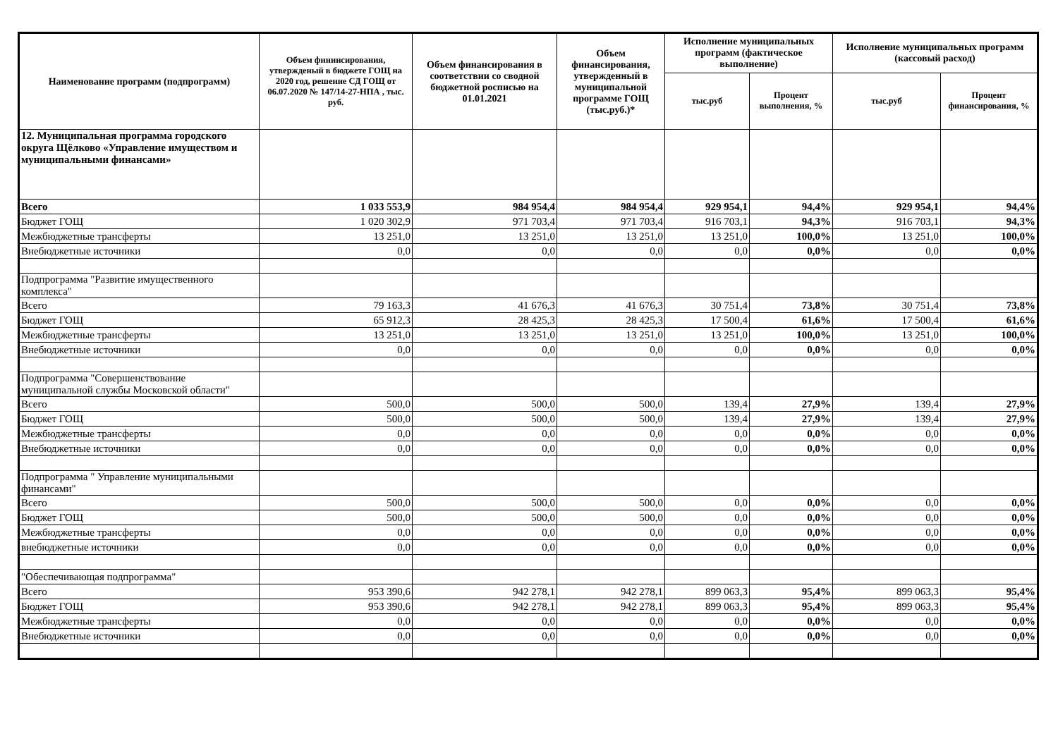| Наименование программ (подпрограмм) | Объем фининсирования, утвержденый в бюджете ГОЩ на 2020 год, решение СД ГОЩ от 06.07.2020 № 147/14-27-НПА , тыс. руб. | Объем финансирования в соответствии со сводной бюджетной росписью на 01.01.2021 | Объем финансирования, утвержденный в муниципальной программе ГОЩ (тыс.руб.)* | Исполнение муниципальных программ (фактическое выполнение) | | Исполнение муниципальных программ (кассовый расход) | |
| --- | --- | --- | --- | --- | --- | --- | --- |
| | | | | тыс.руб | Процент выполнения, % | тыс.руб | Процент финансирования, % |
| 12. Муниципальная программа городского округа Щёлково «Управление имуществом и муниципальными финансами» | | | | | | | |
| Всего | 1 033 553,9 | 984 954,4 | 984 954,4 | 929 954,1 | 94,4% | 929 954,1 | 94,4% |
| Бюджет ГОЩ | 1 020 302,9 | 971 703,4 | 971 703,4 | 916 703,1 | 94,3% | 916 703,1 | 94,3% |
| Межбюджетные трансферты | 13 251,0 | 13 251,0 | 13 251,0 | 13 251,0 | 100,0% | 13 251,0 | 100,0% |
| Внебюджетные источники | 0,0 | 0,0 | 0,0 | 0,0 | 0,0% | 0,0 | 0,0% |
| Подпрограмма "Развитие имущественного комплекса" | | | | | | | |
| Всего | 79 163,3 | 41 676,3 | 41 676,3 | 30 751,4 | 73,8% | 30 751,4 | 73,8% |
| Бюджет ГОЩ | 65 912,3 | 28 425,3 | 28 425,3 | 17 500,4 | 61,6% | 17 500,4 | 61,6% |
| Межбюджетные трансферты | 13 251,0 | 13 251,0 | 13 251,0 | 13 251,0 | 100,0% | 13 251,0 | 100,0% |
| Внебюджетные источники | 0,0 | 0,0 | 0,0 | 0,0 | 0,0% | 0,0 | 0,0% |
| Подпрограмма "Совершенствование муниципальной службы Московской области" | | | | | | | |
| Всего | 500,0 | 500,0 | 500,0 | 139,4 | 27,9% | 139,4 | 27,9% |
| Бюджет ГОЩ | 500,0 | 500,0 | 500,0 | 139,4 | 27,9% | 139,4 | 27,9% |
| Межбюджетные трансферты | 0,0 | 0,0 | 0,0 | 0,0 | 0,0% | 0,0 | 0,0% |
| Внебюджетные источники | 0,0 | 0,0 | 0,0 | 0,0 | 0,0% | 0,0 | 0,0% |
| Подпрограмма " Управление муниципальными финансами" | | | | | | | |
| Всего | 500,0 | 500,0 | 500,0 | 0,0 | 0,0% | 0,0 | 0,0% |
| Бюджет ГОЩ | 500,0 | 500,0 | 500,0 | 0,0 | 0,0% | 0,0 | 0,0% |
| Межбюджетные трансферты | 0,0 | 0,0 | 0,0 | 0,0 | 0,0% | 0,0 | 0,0% |
| внебюджетные источники | 0,0 | 0,0 | 0,0 | 0,0 | 0,0% | 0,0 | 0,0% |
| "Обеспечивающая подпрограмма" | | | | | | | |
| Всего | 953 390,6 | 942 278,1 | 942 278,1 | 899 063,3 | 95,4% | 899 063,3 | 95,4% |
| Бюджет ГОЩ | 953 390,6 | 942 278,1 | 942 278,1 | 899 063,3 | 95,4% | 899 063,3 | 95,4% |
| Межбюджетные трансферты | 0,0 | 0,0 | 0,0 | 0,0 | 0,0% | 0,0 | 0,0% |
| Внебюджетные источники | 0,0 | 0,0 | 0,0 | 0,0 | 0,0% | 0,0 | 0,0% |